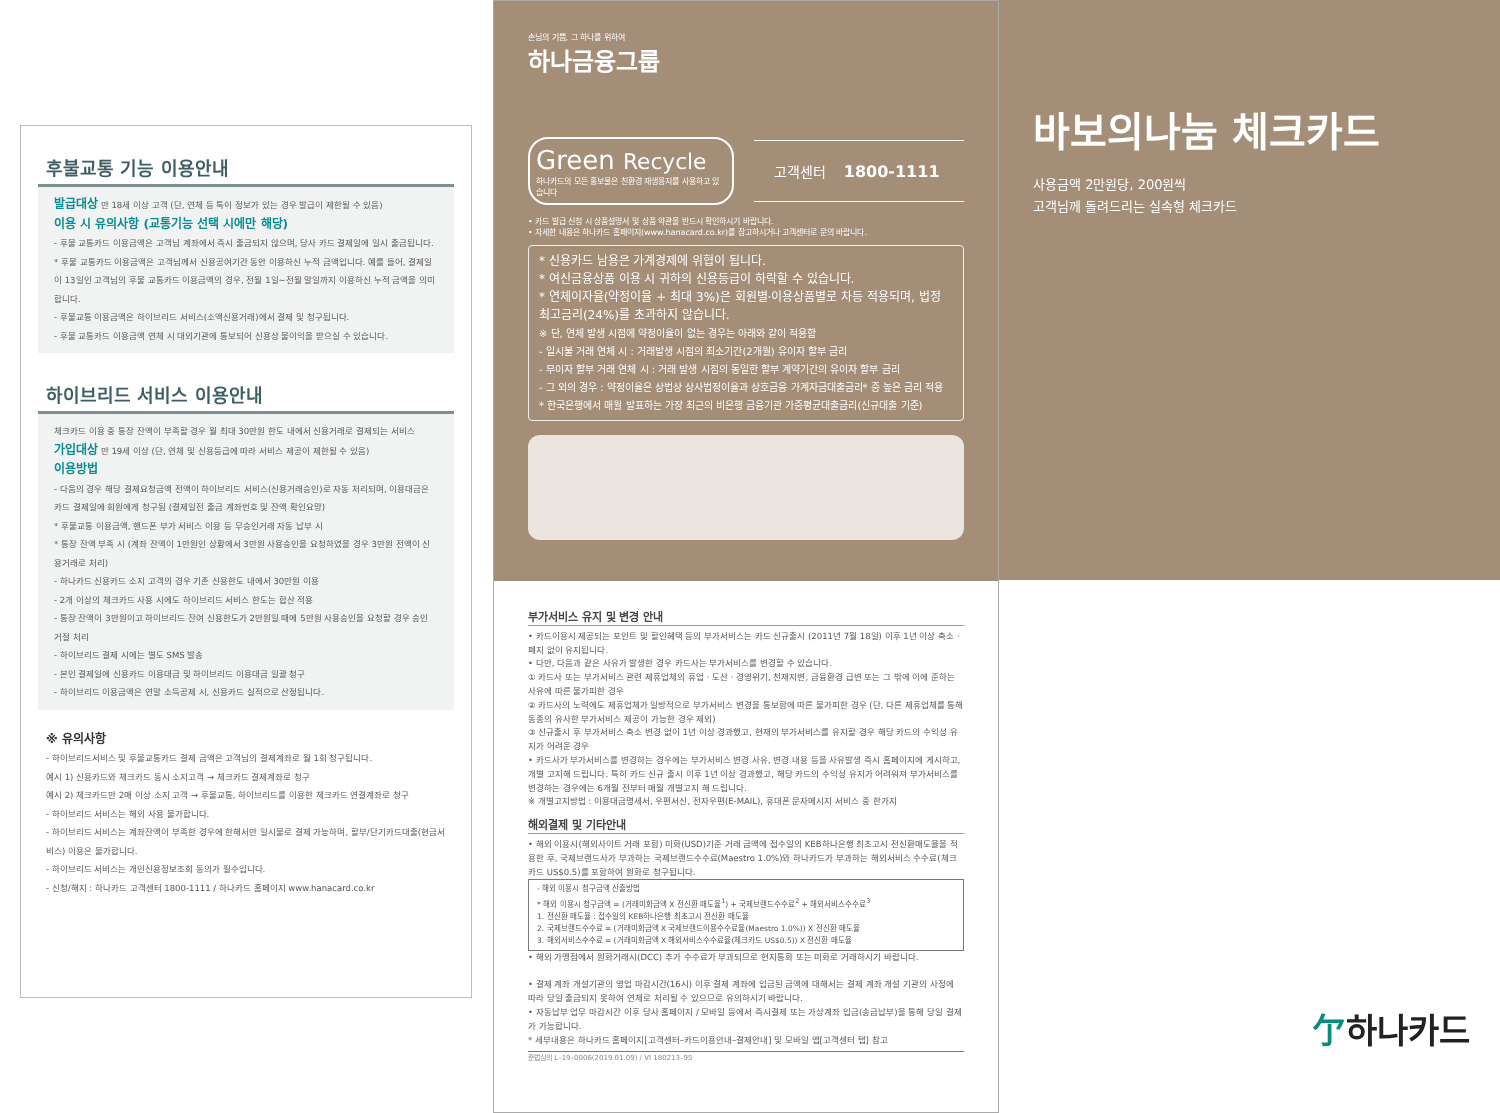후불교통 기능 이용안내
발급대상 만 18세 이상 고객 (단, 연체 등 특이 정보가 있는 경우 발급이 제한될 수 있음)
이용 시 유의사항 (교통기능 선택 시에만 해당)
- 후불 교통카드 이용금액은 고객님 계좌에서 즉시 출금되지 않으며, 당사 카드 결제일에 일시 출금됩니다.
* 후불 교통카드 이용금액은 고객님께서 신용공여기간 동안 이용하신 누적 금액입니다. 예를 들어, 결제일이 13일인 고객님의 후불 교통카드 이용금액의 경우, 전월 1일~전월 말일까지 이용하신 누적 금액을 의미합니다.
- 후불교통 이용금액은 하이브리드 서비스(소액신용거래)에서 결제 및 청구됩니다.
- 후불 교통카드 이용금액 연체 시 대외기관에 통보되어 신용상 불이익을 받으실 수 있습니다.
하이브리드 서비스 이용안내
체크카드 이용 중 통장 잔액이 부족할 경우 월 최대 30만원 한도 내에서 신용거래로 결제되는 서비스
가입대상 만 19세 이상 (단, 연체 및 신용등급에 따라 서비스 제공이 제한될 수 있음)
이용방법
- 다음의 경우 해당 결제요청금액 전액이 하이브리드 서비스(신용거래승인)로 자동 처리되며, 이용대금은 카드 결제일에 회원에게 청구됨 (결제일전 출금 계좌번호 및 잔액 확인요망)
* 후불교통 이용금액, 핸드폰 부가 서비스 이용 등 무승인거래 자동 납부 시
* 통장 잔액 부족 시 (계좌 잔액이 1만원인 상황에서 3만원 사용승인을 요청하였을 경우 3만원 전액이 신용거래로 처리)
- 하나카드 신용카드 소지 고객의 경우 기존 신용한도 내에서 30만원 이용
- 2개 이상의 체크카드 사용 시에도 하이브리드 서비스 한도는 합산 적용
- 통장 잔액이 3만원이고 하이브리드 잔여 신용한도가 2만원일 때에 5만원 사용승인을 요청할 경우 승인 거절 처리
- 하이브리드 결제 시에는 별도 SMS 발송
- 본인 결제일에 신용카드 이용대금 및 하이브리드 이용대금 일괄 청구
- 하이브리드 이용금액은 연말 소득공제 시, 신용카드 실적으로 산정됩니다.
※ 유의사항
- 하이브리드서비스 및 후불교통카드 결제 금액은 고객님의 결제계좌로 월 1회 청구됩니다.
예시 1) 신용카드와 체크카드 동시 소지고객 → 체크카드 결제계좌로 청구
예시 2) 체크카드만 2매 이상 소지 고객 → 후불교통, 하이브리드를 이용한 체크카드 연결계좌로 청구
- 하이브리드 서비스는 해외 사용 불가합니다.
- 하이브리드 서비스는 계좌잔액이 부족한 경우에 한해서만 일시불로 결제 가능하며, 할부/단기카드대출(현금서비스) 이용은 불가합니다.
- 하이브리드 서비스는 개인신용정보조회 동의가 필수입니다.
- 신청/해지 : 하나카드 고객센터 1800-1111 / 하나카드 홈페이지 www.hanacard.co.kr
손님의 기쁨, 그 하나를 위하여
하나금융그룹
Green Recycle
하나카드의 모든 홍보물은 친환경 재생용지를 사용하고 있습니다
고객센터 1800-1111
• 카드 발급 신청 시 상품설명서 및 상품 약관을 반드시 확인하시기 바랍니다.
• 자세한 내용은 하나카드 홈페이지(www.hanacard.co.kr)를 참고하시거나 고객센터로 문의 바랍니다.
* 신용카드 남용은 가계경제에 위협이 됩니다.
* 여신금융상품 이용 시 귀하의 신용등급이 하락할 수 있습니다.
* 연체이자율(약정이율 + 최대 3%)은 회원별·이용상품별로 차등 적용되며, 법정 최고금리(24%)를 초과하지 않습니다.
※ 단, 연체 발생 시점에 약정이율이 없는 경우는 아래와 같이 적용함
- 일시불 거래 연체 시 : 거래발생 시점의 최소기간(2개월) 유이자 할부 금리
- 무이자 할부 거래 연체 시 : 거래 발생 시점의 동일한 할부 계약기간의 유이자 할부 금리
- 그 외의 경우 : 약정이율은 상법상 상사법정이율과 상호금융 가계자금대출금리* 중 높은 금리 적용
* 한국은행에서 매월 발표하는 가장 최근의 비은행 금융기관 가중평균대출금리(신규대출 기준)
부가서비스 유지 및 변경 안내
• 카드이용시 제공되는 포인트 및 할인혜택 등의 부가서비스는 카드 신규출시 (2011년 7월 18일) 이후 1년 이상 축소 · 폐지 없이 유지됩니다.
• 다만, 다음과 같은 사유가 발생한 경우 카드사는 부가서비스를 변경할 수 있습니다.
① 카드사 또는 부가서비스 관련 제휴업체의 휴업 · 도산 · 경영위기, 천재지변, 금융환경 급변 또는 그 밖에 이에 준하는 사유에 따른 불가피한 경우
② 카드사의 노력에도 제휴업체가 일방적으로 부가서비스 변경을 통보함에 따른 불가피한 경우 (단, 다른 제휴업체를 통해 동종의 유사한 부가서비스 제공이 가능한 경우 제외)
③ 신규출시 후 부가서비스 축소 변경 없이 1년 이상 경과했고, 현재의 부가서비스를 유지할 경우 해당 카드의 수익성 유지가 어려운 경우
• 카드사가 부가서비스를 변경하는 경우에는 부가서비스 변경 사유, 변경 내용 등을 사유발생 즉시 홈페이지에 게시하고, 개별 고지해 드립니다. 특히 카드 신규 출시 이후 1년 이상 경과했고, 해당 카드의 수익성 유지가 어려워져 부가서비스를 변경하는 경우에는 6개월 전부터 매월 개별고지 해 드립니다.
※ 개별고지방법 : 이용대금명세서, 우편서신, 전자우편(E-MAIL), 휴대폰 문자메시지 서비스 중 한가지
해외결제 및 기타안내
• 해외 이용시(해외사이트 거래 포함) 미화(USD)기준 거래 금액에 접수일의 KEB하나은행 최초고시 전신환매도율을 적용한 후, 국제브랜드사가 부과하는 국제브랜드수수료(Maestro 1.0%)와 하나카드가 부과하는 해외서비스 수수료(체크카드 US$0.5)를 포함하여 원화로 청구됩니다.
- 해외 이용시 청구금액 산출방법
* 해외 이용시 청구금액 = (거래미화금액 X 전신환 매도율<sup>1</sup>) + 국제브랜드수수료<sup>2</sup> + 해외서비스수수료<sup>3</sup>
1. 전신환 매도율 : 접수일의 KEB하나은행 최초고시 전신환 매도율
2. 국제브랜드수수료 = (거래미화금액 X 국제브랜드이용수수료율(Maestro 1.0%)) X 전신환 매도율
3. 해외서비스수수료 = (거래미화금액 X 해외서비스수수료율(체크카드 US$0.5)) X 전신환 매도율
• 해외 가맹점에서 원화거래시(DCC) 추가 수수료가 부과되므로 현지통화 또는 미화로 거래하시기 바랍니다.
• 결제 계좌 개설기관의 영업 마감시간(16시) 이후 결제 계좌에 입금된 금액에 대해서는 결제 계좌 개설 기관의 사정에 따라 당일 출금되지 못하여 연체로 처리될 수 있으므로 유의하시기 바랍니다.
• 자동납부 업무 마감시간 이후 당사 홈페이지 / 모바일 등에서 즉시결제 또는 가상계좌 입금(송금납부)을 통해 당일 결제가 가능합니다.
* 세부내용은 하나카드 홈페이지[고객센터–카드이용안내–결제안내] 및 모바일 앱[고객센터 탭] 참고
준법심의 L–19–0006(2019.01.09) / VI 180213–95
바보의나눔 체크카드
사용금액 2만원당, 200원씩
고객님께 돌려드리는 실속형 체크카드
亇하나카드